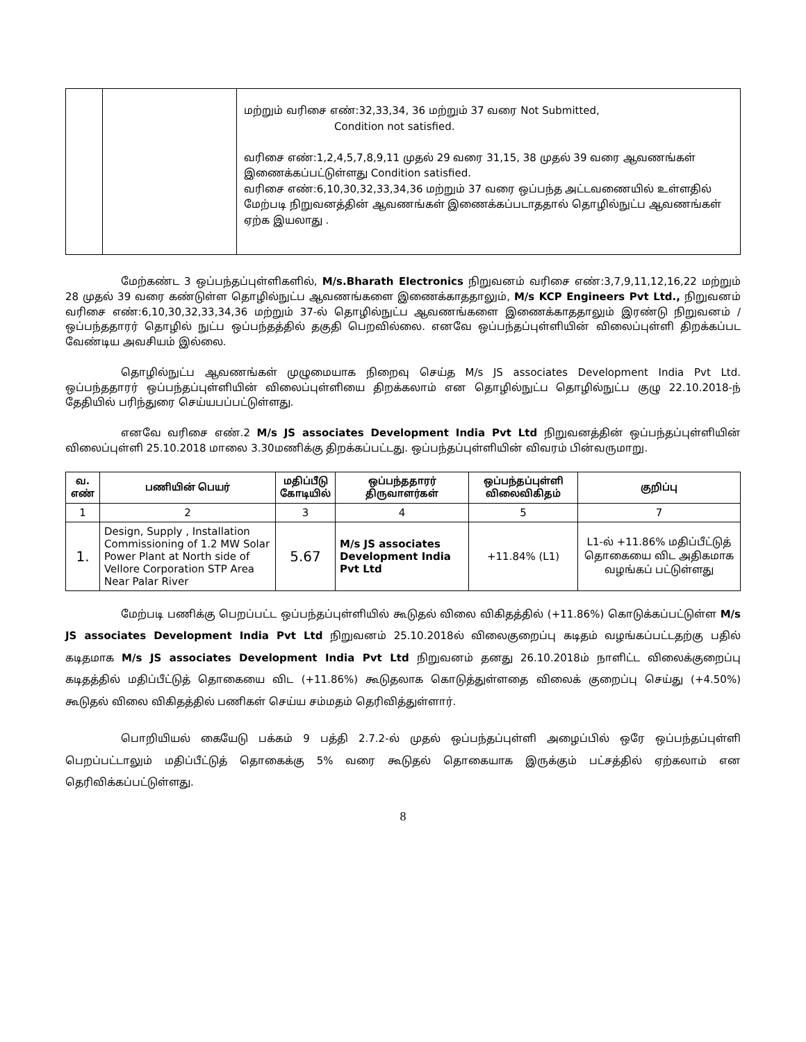| | | மற்றும் வரிசை எண்:32,33,34, 36 மற்றும் 37 வரை Not Submitted, Condition not satisfied. வரிசை எண்:1,2,4,5,7,8,9,11 முதல் 29 வரை 31,15, 38 முதல் 39 வரை ஆவணங்கள் இணைக்கப்பட்டுள்ளது Condition satisfied. வரிசை எண்:6,10,30,32,33,34,36 மற்றும் 37 வரை ஒப்பந்த அட்டவணையில் உள்ளதில் மேற்படி நிறுவனத்தின் ஆவணங்கள் இணைக்கப்படாததால் தொழில்நுட்ப ஆவணங்கள் ஏற்க இயலாது . |
மேற்கண்ட 3 ஒப்பந்தப்புள்ளிகளில், M/s.Bharath Electronics நிறுவனம் வரிசை எண்:3,7,9,11,12,16,22 மற்றும் 28 முதல் 39 வரை கண்டுள்ள தொழில்நுட்ப ஆவணங்களை இணைக்காததாலும், M/s KCP Engineers Pvt Ltd., நிறுவனம் வரிசை எண்:6,10,30,32,33,34,36 மற்றும் 37-ல் தொழில்நுட்ப ஆவணங்களை இணைக்காததாலும் இரண்டு நிறுவனம் /ஒப்பந்ததாரர் தொழில் நுட்ப ஒப்பந்தத்தில் தகுதி பெறவில்லை. எனவே ஒப்பந்தப்புள்ளியின் விலைப்புள்ளி திறக்கப்பட வேண்டிய அவசியம் இல்லை.
தொழில்நுட்ப ஆவணங்கள் முழுமையாக நிறைவு செய்த M/s JS associates Development India Pvt Ltd. ஒப்பந்ததாரர் ஒப்பந்தப்புள்ளியின் விலைப்புள்ளியை திறக்கலாம் என தொழில்நுட்ப தொழில்நுட்ப குழு 22.10.2018-ந் தேதியில் பரிந்துரை செய்யபப்பட்டுள்ளது.
எனவே வரிசை எண்.2 M/s JS associates Development India Pvt Ltd நிறுவனத்தின் ஒப்பந்தப்புள்ளியின் விலைப்புள்ளி 25.10.2018 மாலை 3.30மணிக்கு திறக்கப்பட்டது. ஒப்பந்தப்புள்ளியின் விவரம் பின்வருமாறு.
| வ. எண் | பணியின் பெயர் | மதிப்பீடு கோடியில் | ஒப்பந்ததாரர் திருவாளர்கள் | ஒப்பந்தப்புள்ளி விலைவிகிதம் | குறிப்பு |
| --- | --- | --- | --- | --- | --- |
| 1 | 2 | 3 | 4 | 5 | 7 |
| 1. | Design, Supply , Installation Commissioning of 1.2 MW Solar Power Plant at North side of Vellore Corporation STP Area Near Palar River | 5.67 | M/s JS associates Development India Pvt Ltd | +11.84% (L1) | L1-ல் +11.86% மதிப்பீட்டுத் தொகையை விட அதிகமாக வழங்கப் பட்டுள்ளது |
மேற்படி பணிக்கு பெறப்பட்ட ஒப்பந்தப்புள்ளியில் கூடுதல் விலை விகிதத்தில் (+11.86%) கொடுக்கப்பட்டுள்ள M/s JS associates Development India Pvt Ltd நிறுவனம் 25.10.2018ல் விலைகுறைப்பு கடிதம் வழங்கப்பட்டதற்கு பதில் கடிதமாக M/s JS associates Development India Pvt Ltd நிறுவனம் தனது 26.10.2018ம் நாளிட்ட விலைக்குறைப்பு கடிதத்தில் மதிப்பீட்டுத் தொகையை விட (+11.86%) கூடுதலாக கொடுத்துள்ளதை விலைக் குறைப்பு செய்து (+4.50%) கூடுதல் விலை விகிதத்தில் பணிகள் செய்ய சம்மதம் தெரிவித்துள்ளார்.
பொறியியல் கையேடு பக்கம் 9 பத்தி 2.7.2-ல் முதல் ஒப்பந்தப்புள்ளி அழைப்பில் ஒரே ஒப்பந்தப்புள்ளி பெறப்பட்டாலும் மதிப்பீட்டுத் தொகைக்கு 5% வரை கூடுதல் தொகையாக இருக்கும் பட்சத்தில் ஏற்கலாம் என தெரிவிக்கப்பட்டுள்ளது.
8